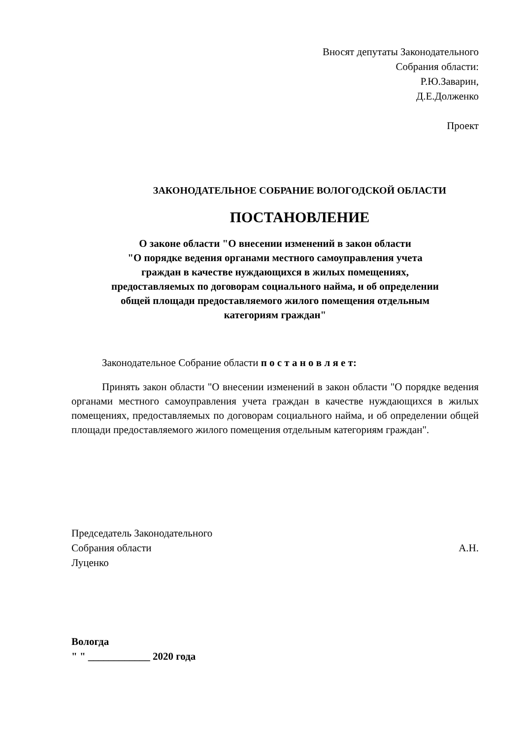Вносят депутаты Законодательного
Собрания области:
Р.Ю.Заварин,
Д.Е.Долженко
Проект
ЗАКОНОДАТЕЛЬНОЕ СОБРАНИЕ ВОЛОГОДСКОЙ ОБЛАСТИ
ПОСТАНОВЛЕНИЕ
О законе области "О внесении изменений в закон области
"О порядке ведения органами местного самоуправления учета
граждан в качестве нуждающихся в жилых помещениях,
предоставляемых по договорам социального найма, и об определении
общей площади предоставляемого жилого помещения отдельным
категориям граждан"
Законодательное Собрание области п о с т а н о в л я е т:
Принять закон области "О внесении изменений в закон области "О порядке ведения органами местного самоуправления учета граждан в качестве нуждающихся в жилых помещениях, предоставляемых по договорам социального найма, и об определении общей площади предоставляемого жилого помещения отдельным категориям граждан".
Председатель Законодательного
Собрания области А.Н.
Луценко
Вологда
" " ____________ 2020 года